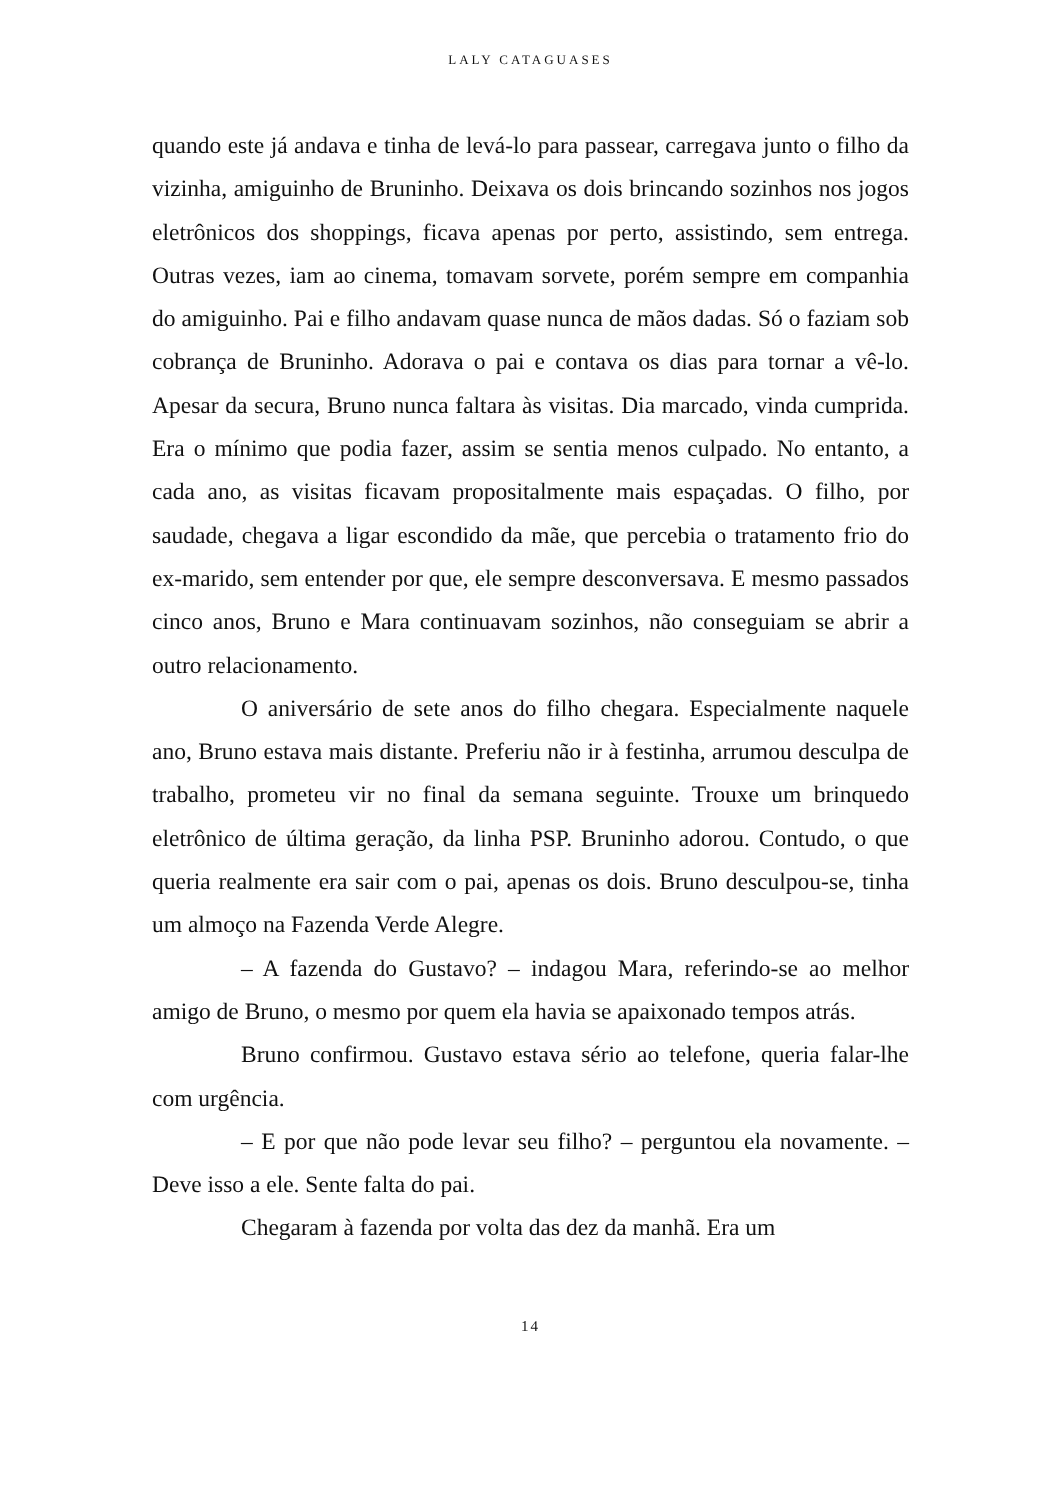LALY CATAGUASES
quando este já andava e tinha de levá-lo para passear, carregava junto o filho da vizinha, amiguinho de Bruninho. Deixava os dois brincando sozinhos nos jogos eletrônicos dos shoppings, ficava apenas por perto, assistindo, sem entrega. Outras vezes, iam ao cinema, tomavam sorvete, porém sempre em companhia do amiguinho. Pai e filho andavam quase nunca de mãos dadas. Só o faziam sob cobrança de Bruninho. Adorava o pai e contava os dias para tornar a vê-lo. Apesar da secura, Bruno nunca faltara às visitas. Dia marcado, vinda cumprida. Era o mínimo que podia fazer, assim se sentia menos culpado. No entanto, a cada ano, as visitas ficavam propositalmente mais espaçadas. O filho, por saudade, chegava a ligar escondido da mãe, que percebia o tratamento frio do ex-marido, sem entender por que, ele sempre desconversava. E mesmo passados cinco anos, Bruno e Mara continuavam sozinhos, não conseguiam se abrir a outro relacionamento.
O aniversário de sete anos do filho chegara. Especialmente naquele ano, Bruno estava mais distante. Preferiu não ir à festinha, arrumou desculpa de trabalho, prometeu vir no final da semana seguinte. Trouxe um brinquedo eletrônico de última geração, da linha PSP. Bruninho adorou. Contudo, o que queria realmente era sair com o pai, apenas os dois. Bruno desculpou-se, tinha um almoço na Fazenda Verde Alegre.
– A fazenda do Gustavo? – indagou Mara, referindo-se ao melhor amigo de Bruno, o mesmo por quem ela havia se apaixonado tempos atrás.
Bruno confirmou. Gustavo estava sério ao telefone, queria falar-lhe com urgência.
– E por que não pode levar seu filho? – perguntou ela novamente. – Deve isso a ele. Sente falta do pai.
Chegaram à fazenda por volta das dez da manhã. Era um
14